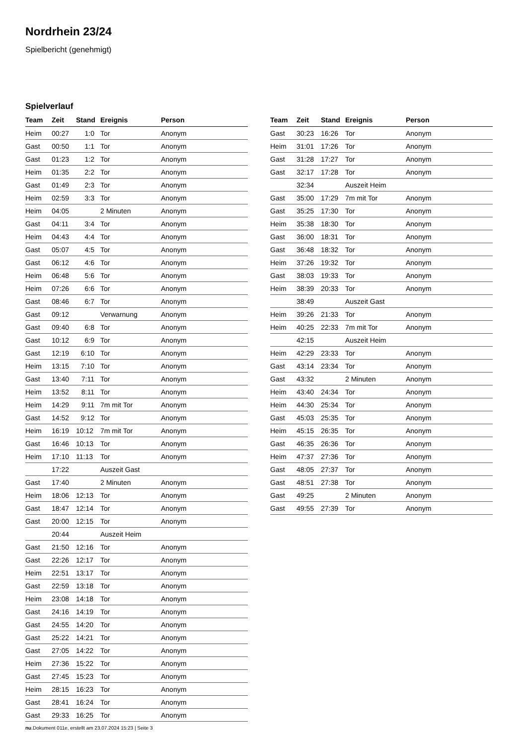Nordrhein 23/24
Spielbericht (genehmigt)
Spielverlauf
| Team | Zeit | Stand | Ereignis | Person |
| --- | --- | --- | --- | --- |
| Heim | 00:27 | 1:0 | Tor | Anonym |
| Gast | 00:50 | 1:1 | Tor | Anonym |
| Gast | 01:23 | 1:2 | Tor | Anonym |
| Heim | 01:35 | 2:2 | Tor | Anonym |
| Gast | 01:49 | 2:3 | Tor | Anonym |
| Heim | 02:59 | 3:3 | Tor | Anonym |
| Heim | 04:05 | | 2 Minuten | Anonym |
| Gast | 04:11 | 3:4 | Tor | Anonym |
| Heim | 04:43 | 4:4 | Tor | Anonym |
| Gast | 05:07 | 4:5 | Tor | Anonym |
| Gast | 06:12 | 4:6 | Tor | Anonym |
| Heim | 06:48 | 5:6 | Tor | Anonym |
| Heim | 07:26 | 6:6 | Tor | Anonym |
| Gast | 08:46 | 6:7 | Tor | Anonym |
| Gast | 09:12 | | Verwarnung | Anonym |
| Gast | 09:40 | 6:8 | Tor | Anonym |
| Gast | 10:12 | 6:9 | Tor | Anonym |
| Gast | 12:19 | 6:10 | Tor | Anonym |
| Heim | 13:15 | 7:10 | Tor | Anonym |
| Gast | 13:40 | 7:11 | Tor | Anonym |
| Heim | 13:52 | 8:11 | Tor | Anonym |
| Heim | 14:29 | 9:11 | 7m mit Tor | Anonym |
| Gast | 14:52 | 9:12 | Tor | Anonym |
| Heim | 16:19 | 10:12 | 7m mit Tor | Anonym |
| Gast | 16:46 | 10:13 | Tor | Anonym |
| Heim | 17:10 | 11:13 | Tor | Anonym |
| | 17:22 | | Auszeit Gast | |
| Gast | 17:40 | | 2 Minuten | Anonym |
| Heim | 18:06 | 12:13 | Tor | Anonym |
| Gast | 18:47 | 12:14 | Tor | Anonym |
| Gast | 20:00 | 12:15 | Tor | Anonym |
| | 20:44 | | Auszeit Heim | |
| Gast | 21:50 | 12:16 | Tor | Anonym |
| Gast | 22:26 | 12:17 | Tor | Anonym |
| Heim | 22:51 | 13:17 | Tor | Anonym |
| Gast | 22:59 | 13:18 | Tor | Anonym |
| Heim | 23:08 | 14:18 | Tor | Anonym |
| Gast | 24:16 | 14:19 | Tor | Anonym |
| Gast | 24:55 | 14:20 | Tor | Anonym |
| Gast | 25:22 | 14:21 | Tor | Anonym |
| Gast | 27:05 | 14:22 | Tor | Anonym |
| Heim | 27:36 | 15:22 | Tor | Anonym |
| Gast | 27:45 | 15:23 | Tor | Anonym |
| Heim | 28:15 | 16:23 | Tor | Anonym |
| Gast | 28:41 | 16:24 | Tor | Anonym |
| Gast | 29:33 | 16:25 | Tor | Anonym |
| Team | Zeit | Stand | Ereignis | Person |
| --- | --- | --- | --- | --- |
| Gast | 30:23 | 16:26 | Tor | Anonym |
| Heim | 31:01 | 17:26 | Tor | Anonym |
| Gast | 31:28 | 17:27 | Tor | Anonym |
| Gast | 32:17 | 17:28 | Tor | Anonym |
| | 32:34 | | Auszeit Heim | |
| Gast | 35:00 | 17:29 | 7m mit Tor | Anonym |
| Gast | 35:25 | 17:30 | Tor | Anonym |
| Heim | 35:38 | 18:30 | Tor | Anonym |
| Gast | 36:00 | 18:31 | Tor | Anonym |
| Gast | 36:48 | 18:32 | Tor | Anonym |
| Heim | 37:26 | 19:32 | Tor | Anonym |
| Gast | 38:03 | 19:33 | Tor | Anonym |
| Heim | 38:39 | 20:33 | Tor | Anonym |
| | 38:49 | | Auszeit Gast | |
| Heim | 39:26 | 21:33 | Tor | Anonym |
| Heim | 40:25 | 22:33 | 7m mit Tor | Anonym |
| | 42:15 | | Auszeit Heim | |
| Heim | 42:29 | 23:33 | Tor | Anonym |
| Gast | 43:14 | 23:34 | Tor | Anonym |
| Gast | 43:32 | | 2 Minuten | Anonym |
| Heim | 43:40 | 24:34 | Tor | Anonym |
| Heim | 44:30 | 25:34 | Tor | Anonym |
| Gast | 45:03 | 25:35 | Tor | Anonym |
| Heim | 45:15 | 26:35 | Tor | Anonym |
| Gast | 46:35 | 26:36 | Tor | Anonym |
| Heim | 47:37 | 27:36 | Tor | Anonym |
| Gast | 48:05 | 27:37 | Tor | Anonym |
| Gast | 48:51 | 27:38 | Tor | Anonym |
| Gast | 49:25 | | 2 Minuten | Anonym |
| Gast | 49:55 | 27:39 | Tor | Anonym |
nu.Dokument 011e, erstellt am 23.07.2024 15:23 | Seite 3